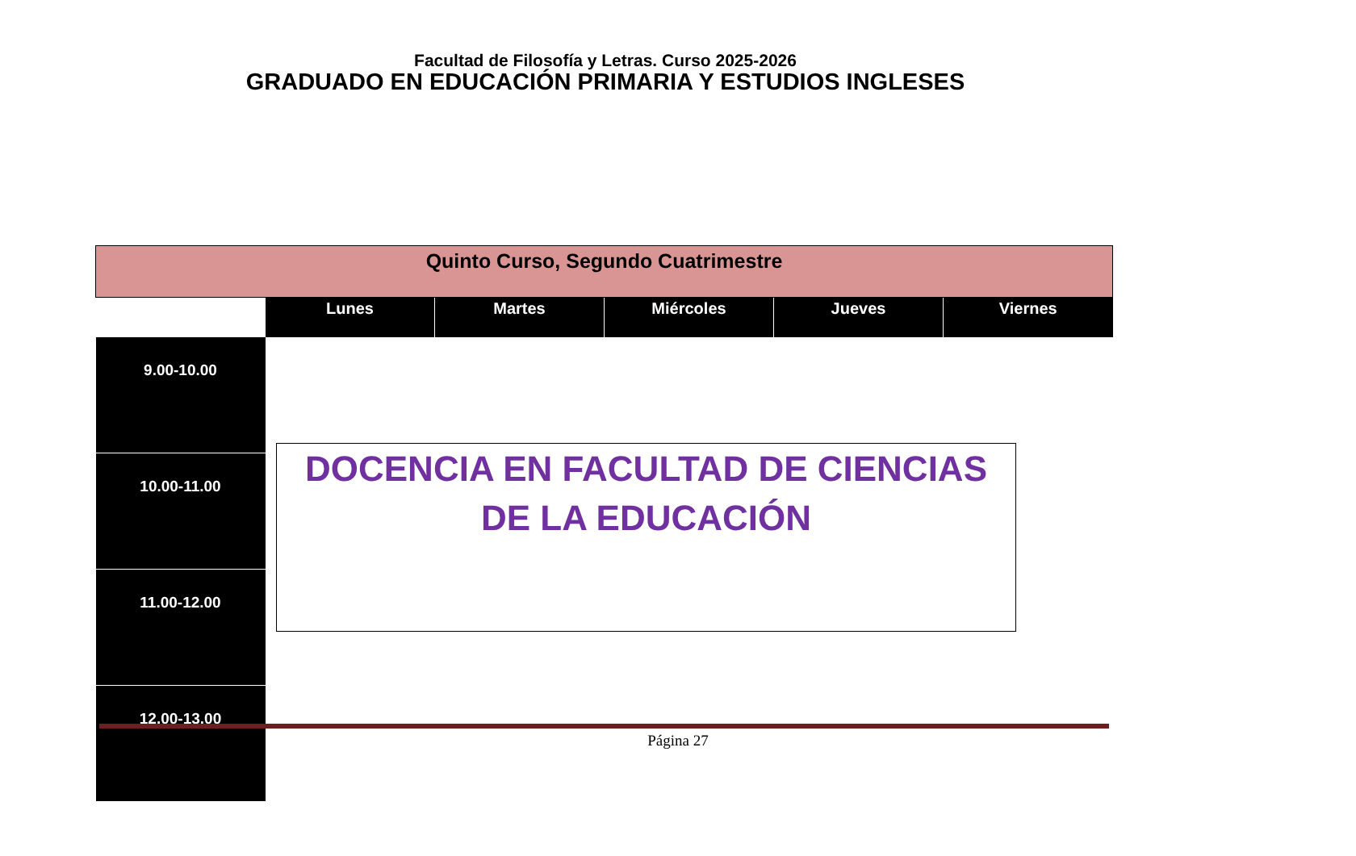Facultad de Filosofía y Letras. Curso 2025-2026
GRADUADO EN EDUCACIÓN PRIMARIA Y ESTUDIOS INGLESES
| Quinto Curso, Segundo Cuatrimestre | | | | | |
| | Lunes | Martes | Miércoles | Jueves | Viernes |
| 9.00-10.00 | | | | | |
| 10.00-11.00 | | | | | |
| 11.00-12.00 | | | | | |
| 12.00-13.00 | | | | | |
DOCENCIA EN FACULTAD DE CIENCIAS DE LA EDUCACIÓN
Página 27